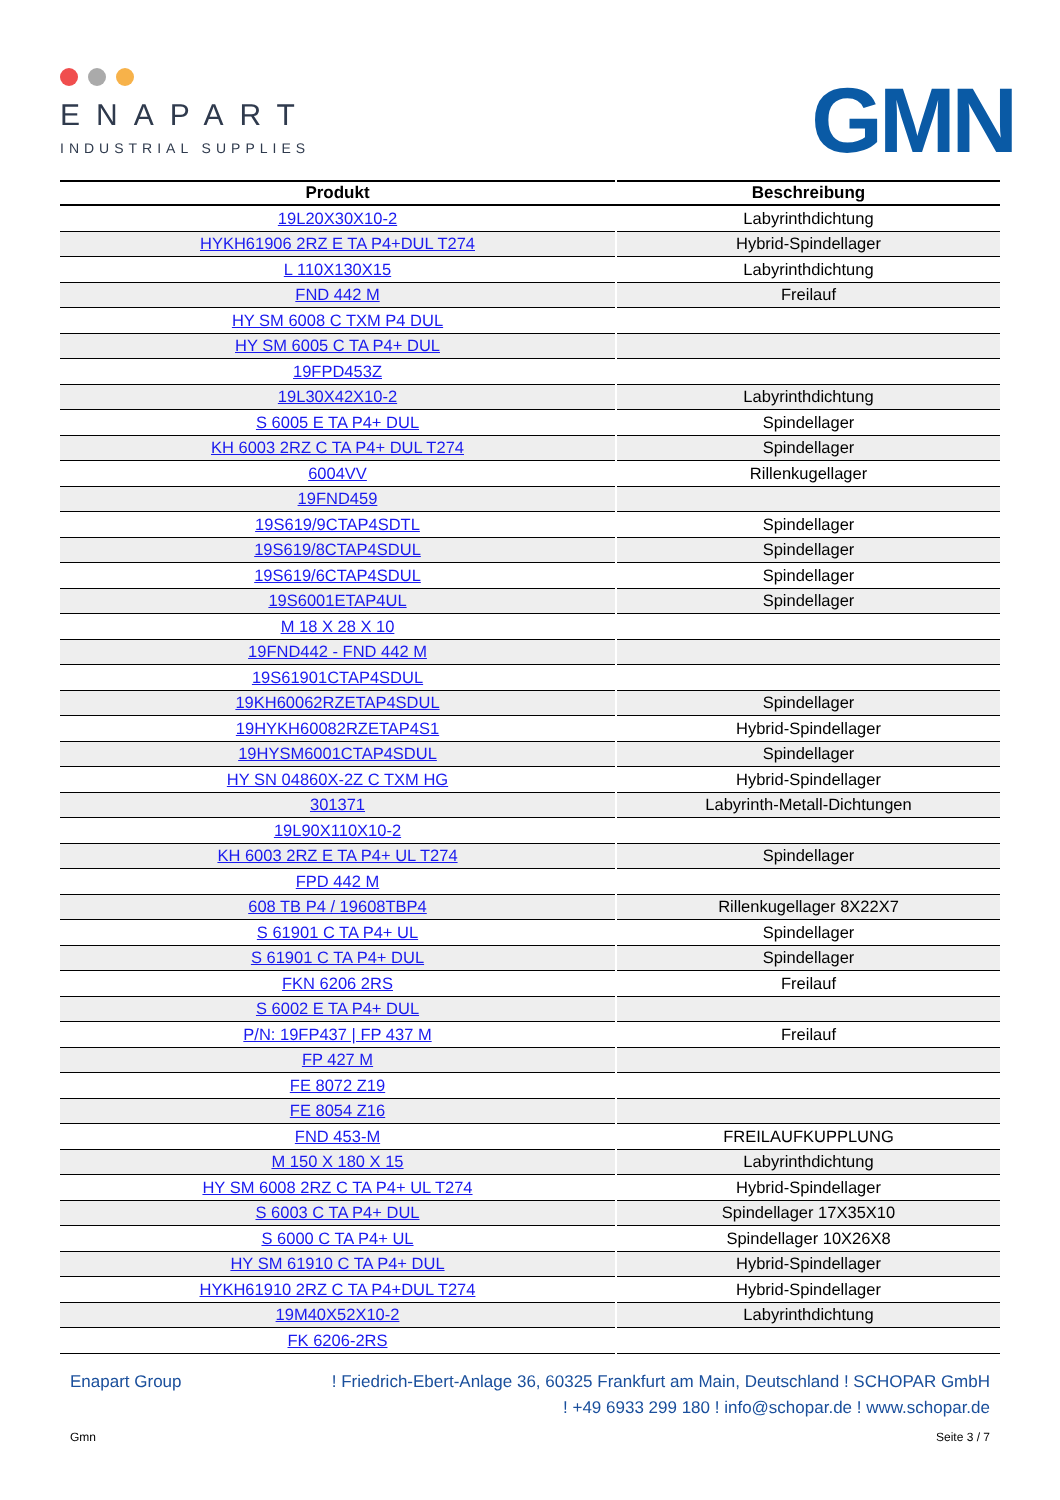ENAPART
INDUSTRIAL SUPPLIES
GMN
| Produkt | Beschreibung |
| --- | --- |
| 19L20X30X10-2 | Labyrinthdichtung |
| HYKH61906 2RZ E TA P4+DUL T274 | Hybrid-Spindellager |
| L 110X130X15 | Labyrinthdichtung |
| FND 442 M | Freilauf |
| HY SM 6008 C TXM P4 DUL | |
| HY SM 6005 C TA P4+ DUL | |
| 19FPD453Z | |
| 19L30X42X10-2 | Labyrinthdichtung |
| S 6005 E TA P4+ DUL | Spindellager |
| KH 6003 2RZ C TA P4+ DUL T274 | Spindellager |
| 6004VV | Rillenkugellager |
| 19FND459 | |
| 19S619/9CTAP4SDTL | Spindellager |
| 19S619/8CTAP4SDUL | Spindellager |
| 19S619/6CTAP4SDUL | Spindellager |
| 19S6001ETAP4UL | Spindellager |
| M 18 X 28 X 10 | |
| 19FND442 - FND 442 M | |
| 19S61901CTAP4SDUL | |
| 19KH60062RZETAP4SDUL | Spindellager |
| 19HYKH60082RZETAP4S1 | Hybrid-Spindellager |
| 19HYSM6001CTAP4SDUL | Spindellager |
| HY SN 04860X-2Z C TXM HG | Hybrid-Spindellager |
| 301371 | Labyrinth-Metall-Dichtungen |
| 19L90X110X10-2 | |
| KH 6003 2RZ E TA P4+ UL T274 | Spindellager |
| FPD 442 M | |
| 608 TB P4 / 19608TBP4 | Rillenkugellager 8X22X7 |
| S 61901 C TA P4+ UL | Spindellager |
| S 61901 C TA P4+ DUL | Spindellager |
| FKN 6206 2RS | Freilauf |
| S 6002 E TA P4+ DUL | |
| P/N: 19FP437 / FP 437 M | Freilauf |
| FP 427 M | |
| FE 8072 Z19 | |
| FE 8054 Z16 | |
| FND 453-M | FREILAUFKUPPLUNG |
| M 150 X 180 X 15 | Labyrinthdichtung |
| HY SM 6008 2RZ C TA P4+ UL T274 | Hybrid-Spindellager |
| S 6003 C TA P4+ DUL | Spindellager 17X35X10 |
| S 6000 C TA P4+ UL | Spindellager 10X26X8 |
| HY SM 61910 C TA P4+ DUL | Hybrid-Spindellager |
| HYKH61910 2RZ C TA P4+DUL T274 | Hybrid-Spindellager |
| 19M40X52X10-2 | Labyrinthdichtung |
| FK 6206-2RS | |
Enapart Group! Friedrich-Ebert-Anlage 36, 60325 Frankfurt am Main, Deutschland ! SCHOPAR GmbH
! +49 6933 299 180 ! info@schopar.de ! www.schopar.de
Gmn Seite 3 / 7